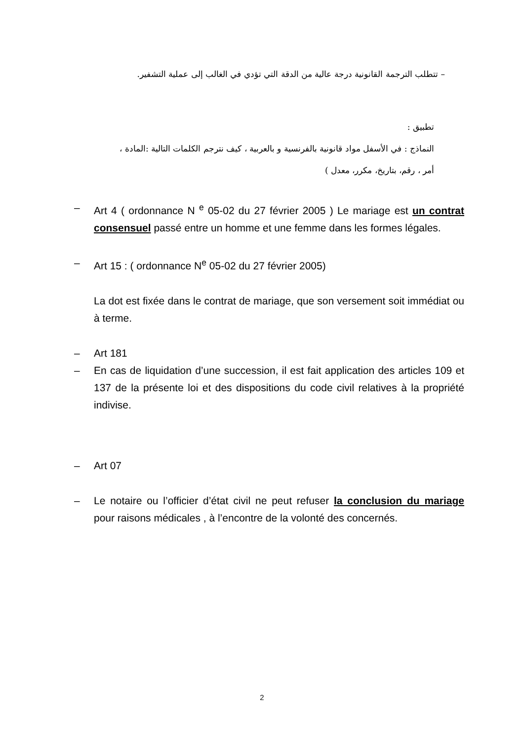– تتطلب الترجمة القانونية درجة عالية من الدقة التي تؤدي في الغالب إلى عملية التشفير.
تطبيق :
النماذج : في الأسفل مواد قانونية بالفرنسية و بالعربية ، كيف نترجم الكلمات التالية :المادة ،
أمر ، رقم، بتاريخ، مكرر، معدل )
– Art 4 ( ordonnance N <sup>e</sup> 05-02 du 27 février 2005 ) Le mariage est un contrat consensuel passé entre un homme et une femme dans les formes légales.
– Art 15 : ( ordonnance N<sup>e</sup> 05-02 du 27 février 2005)
La dot est fixée dans le contrat de mariage, que son versement soit immédiat ou à terme.
– Art 181
– En cas de liquidation d’une succession, il est fait application des articles 109 et 137 de la présente loi et des dispositions du code civil relatives à la propriété indivise.
– Art 07
– Le notaire ou l’officier d’état civil ne peut refuser la conclusion du mariage pour raisons médicales , à l’encontre de la volonté des concernés.
2